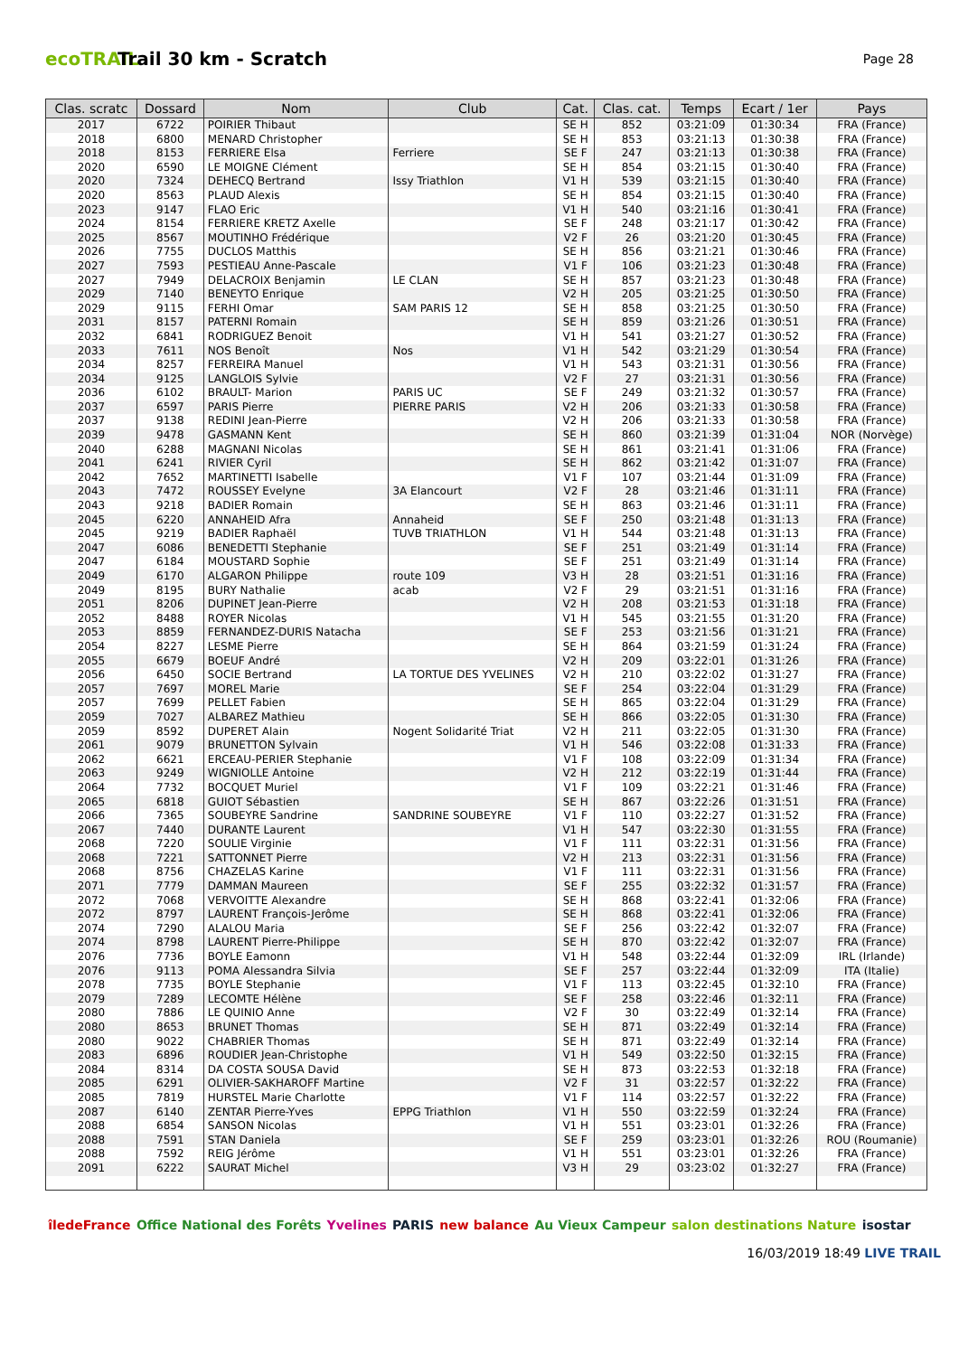ecoTRAIL
Trail 30 km - Scratch
Page 28
| Clas. scratc | Dossard | Nom | Club | Cat. | Clas. cat. | Temps | Ecart / 1er | Pays |
| --- | --- | --- | --- | --- | --- | --- | --- | --- |
| 2017 | 6722 | POIRIER Thibaut | | SE H | 852 | 03:21:09 | 01:30:34 | FRA (France) |
| 2018 | 6800 | MENARD Christopher | | SE H | 853 | 03:21:13 | 01:30:38 | FRA (France) |
| 2018 | 8153 | FERRIERE Elsa | Ferriere | SE F | 247 | 03:21:13 | 01:30:38 | FRA (France) |
| 2020 | 6590 | LE MOIGNE Clément | | SE H | 854 | 03:21:15 | 01:30:40 | FRA (France) |
| 2020 | 7324 | DEHECQ Bertrand | Issy Triathlon | V1 H | 539 | 03:21:15 | 01:30:40 | FRA (France) |
| 2020 | 8563 | PLAUD Alexis | | SE H | 854 | 03:21:15 | 01:30:40 | FRA (France) |
| 2023 | 9147 | FLAO Eric | | V1 H | 540 | 03:21:16 | 01:30:41 | FRA (France) |
| 2024 | 8154 | FERRIERE KRETZ Axelle | | SE F | 248 | 03:21:17 | 01:30:42 | FRA (France) |
| 2025 | 8567 | MOUTINHO Frédérique | | V2 F | 26 | 03:21:20 | 01:30:45 | FRA (France) |
| 2026 | 7755 | DUCLOS Matthis | | SE H | 856 | 03:21:21 | 01:30:46 | FRA (France) |
| 2027 | 7593 | PESTIEAU Anne-Pascale | | V1 F | 106 | 03:21:23 | 01:30:48 | FRA (France) |
| 2027 | 7949 | DELACROIX Benjamin | LE CLAN | SE H | 857 | 03:21:23 | 01:30:48 | FRA (France) |
| 2029 | 7140 | BENEYTO Enrique | | V2 H | 205 | 03:21:25 | 01:30:50 | FRA (France) |
| 2029 | 9115 | FERHI Omar | SAM PARIS 12 | SE H | 858 | 03:21:25 | 01:30:50 | FRA (France) |
| 2031 | 8157 | PATERNI Romain | | SE H | 859 | 03:21:26 | 01:30:51 | FRA (France) |
| 2032 | 6841 | RODRIGUEZ Benoit | | V1 H | 541 | 03:21:27 | 01:30:52 | FRA (France) |
| 2033 | 7611 | NOS Benoît | Nos | V1 H | 542 | 03:21:29 | 01:30:54 | FRA (France) |
| 2034 | 8257 | FERREIRA Manuel | | V1 H | 543 | 03:21:31 | 01:30:56 | FRA (France) |
| 2034 | 9125 | LANGLOIS Sylvie | | V2 F | 27 | 03:21:31 | 01:30:56 | FRA (France) |
| 2036 | 6102 | BRAULT- Marion | PARIS UC | SE F | 249 | 03:21:32 | 01:30:57 | FRA (France) |
| 2037 | 6597 | PARIS Pierre | PIERRE PARIS | V2 H | 206 | 03:21:33 | 01:30:58 | FRA (France) |
| 2037 | 9138 | REDINI Jean-Pierre | | V2 H | 206 | 03:21:33 | 01:30:58 | FRA (France) |
| 2039 | 9478 | GASMANN Kent | | SE H | 860 | 03:21:39 | 01:31:04 | NOR (Norvège) |
| 2040 | 6288 | MAGNANI Nicolas | | SE H | 861 | 03:21:41 | 01:31:06 | FRA (France) |
| 2041 | 6241 | RIVIER Cyril | | SE H | 862 | 03:21:42 | 01:31:07 | FRA (France) |
| 2042 | 7652 | MARTINETTI Isabelle | | V1 F | 107 | 03:21:44 | 01:31:09 | FRA (France) |
| 2043 | 7472 | ROUSSEY Evelyne | 3A Elancourt | V2 F | 28 | 03:21:46 | 01:31:11 | FRA (France) |
| 2043 | 9218 | BADIER Romain | | SE H | 863 | 03:21:46 | 01:31:11 | FRA (France) |
| 2045 | 6220 | ANNAHEID Afra | Annaheid | SE F | 250 | 03:21:48 | 01:31:13 | FRA (France) |
| 2045 | 9219 | BADIER Raphaël | TUVB TRIATHLON | V1 H | 544 | 03:21:48 | 01:31:13 | FRA (France) |
| 2047 | 6086 | BENEDETTI Stephanie | | SE F | 251 | 03:21:49 | 01:31:14 | FRA (France) |
| 2047 | 6184 | MOUSTARD Sophie | | SE F | 251 | 03:21:49 | 01:31:14 | FRA (France) |
| 2049 | 6170 | ALGARON Philippe | route 109 | V3 H | 28 | 03:21:51 | 01:31:16 | FRA (France) |
| 2049 | 8195 | BURY Nathalie | acab | V2 F | 29 | 03:21:51 | 01:31:16 | FRA (France) |
| 2051 | 8206 | DUPINET Jean-Pierre | | V2 H | 208 | 03:21:53 | 01:31:18 | FRA (France) |
| 2052 | 8488 | ROYER Nicolas | | V1 H | 545 | 03:21:55 | 01:31:20 | FRA (France) |
| 2053 | 8859 | FERNANDEZ-DURIS Natacha | | SE F | 253 | 03:21:56 | 01:31:21 | FRA (France) |
| 2054 | 8227 | LESME Pierre | | SE H | 864 | 03:21:59 | 01:31:24 | FRA (France) |
| 2055 | 6679 | BOEUF André | | V2 H | 209 | 03:22:01 | 01:31:26 | FRA (France) |
| 2056 | 6450 | SOCIE Bertrand | LA TORTUE DES YVELINES | V2 H | 210 | 03:22:02 | 01:31:27 | FRA (France) |
| 2057 | 7697 | MOREL Marie | | SE F | 254 | 03:22:04 | 01:31:29 | FRA (France) |
| 2057 | 7699 | PELLET Fabien | | SE H | 865 | 03:22:04 | 01:31:29 | FRA (France) |
| 2059 | 7027 | ALBAREZ Mathieu | | SE H | 866 | 03:22:05 | 01:31:30 | FRA (France) |
| 2059 | 8592 | DUPERET Alain | Nogent Solidarité Triat | V2 H | 211 | 03:22:05 | 01:31:30 | FRA (France) |
| 2061 | 9079 | BRUNETTON Sylvain | | V1 H | 546 | 03:22:08 | 01:31:33 | FRA (France) |
| 2062 | 6621 | ERCEAU-PERIER Stephanie | | V1 F | 108 | 03:22:09 | 01:31:34 | FRA (France) |
| 2063 | 9249 | WIGNIOLLE Antoine | | V2 H | 212 | 03:22:19 | 01:31:44 | FRA (France) |
| 2064 | 7732 | BOCQUET Muriel | | V1 F | 109 | 03:22:21 | 01:31:46 | FRA (France) |
| 2065 | 6818 | GUIOT Sébastien | | SE H | 867 | 03:22:26 | 01:31:51 | FRA (France) |
| 2066 | 7365 | SOUBEYRE Sandrine | SANDRINE SOUBEYRE | V1 F | 110 | 03:22:27 | 01:31:52 | FRA (France) |
| 2067 | 7440 | DURANTE Laurent | | V1 H | 547 | 03:22:30 | 01:31:55 | FRA (France) |
| 2068 | 7220 | SOULIE Virginie | | V1 F | 111 | 03:22:31 | 01:31:56 | FRA (France) |
| 2068 | 7221 | SATTONNET Pierre | | V2 H | 213 | 03:22:31 | 01:31:56 | FRA (France) |
| 2068 | 8756 | CHAZELAS Karine | | V1 F | 111 | 03:22:31 | 01:31:56 | FRA (France) |
| 2071 | 7779 | DAMMAN Maureen | | SE F | 255 | 03:22:32 | 01:31:57 | FRA (France) |
| 2072 | 7068 | VERVOITTE Alexandre | | SE H | 868 | 03:22:41 | 01:32:06 | FRA (France) |
| 2072 | 8797 | LAURENT François-Jerôme | | SE H | 868 | 03:22:41 | 01:32:06 | FRA (France) |
| 2074 | 7290 | ALALOU Maria | | SE F | 256 | 03:22:42 | 01:32:07 | FRA (France) |
| 2074 | 8798 | LAURENT Pierre-Philippe | | SE H | 870 | 03:22:42 | 01:32:07 | FRA (France) |
| 2076 | 7736 | BOYLE Eamonn | | V1 H | 548 | 03:22:44 | 01:32:09 | IRL (Irlande) |
| 2076 | 9113 | POMA Alessandra Silvia | | SE F | 257 | 03:22:44 | 01:32:09 | ITA (Italie) |
| 2078 | 7735 | BOYLE Stephanie | | V1 F | 113 | 03:22:45 | 01:32:10 | FRA (France) |
| 2079 | 7289 | LECOMTE Hélène | | SE F | 258 | 03:22:46 | 01:32:11 | FRA (France) |
| 2080 | 7886 | LE QUINIO Anne | | V2 F | 30 | 03:22:49 | 01:32:14 | FRA (France) |
| 2080 | 8653 | BRUNET Thomas | | SE H | 871 | 03:22:49 | 01:32:14 | FRA (France) |
| 2080 | 9022 | CHABRIER Thomas | | SE H | 871 | 03:22:49 | 01:32:14 | FRA (France) |
| 2083 | 6896 | ROUDIER Jean-Christophe | | V1 H | 549 | 03:22:50 | 01:32:15 | FRA (France) |
| 2084 | 8314 | DA COSTA SOUSA David | | SE H | 873 | 03:22:53 | 01:32:18 | FRA (France) |
| 2085 | 6291 | OLIVIER-SAKHAROFF Martine | | V2 F | 31 | 03:22:57 | 01:32:22 | FRA (France) |
| 2085 | 7819 | HURSTEL Marie Charlotte | | V1 F | 114 | 03:22:57 | 01:32:22 | FRA (France) |
| 2087 | 6140 | ZENTAR Pierre-Yves | EPPG Triathlon | V1 H | 550 | 03:22:59 | 01:32:24 | FRA (France) |
| 2088 | 6854 | SANSON Nicolas | | V1 H | 551 | 03:23:01 | 01:32:26 | FRA (France) |
| 2088 | 7591 | STAN Daniela | | SE F | 259 | 03:23:01 | 01:32:26 | ROU (Roumanie) |
| 2088 | 7592 | REIG Jérôme | | V1 H | 551 | 03:23:01 | 01:32:26 | FRA (France) |
| 2091 | 6222 | SAURAT Michel | | V3 H | 29 | 03:23:02 | 01:32:27 | FRA (France) |
îledeFrance Office National des Forêts Yvelines PARIS new balance Au Vieux Campeur salon destinations Nature isostar
16/03/2019 18:49 LIVE TRAIL